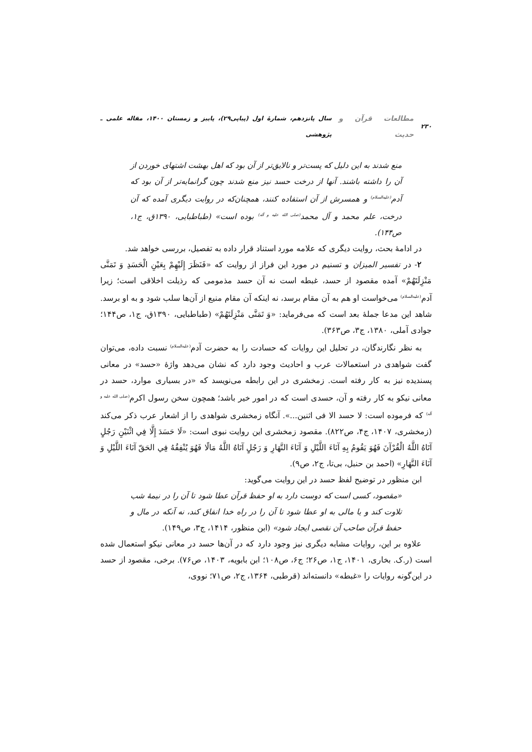۲۳۰ مطالعات قرآن و حدیث سال پانزدهم، شمارهٔ اول (پیاپی۲۹)، پاییز و زمستان ۱۴۰۰، مقاله علمی ـ پژوهشی
منع شدند به این دلیل که پست‌تر و نالایق‌تر از آن بود که اهل بهشت اشتهای خوردن از آن را داشته باشند. آنها از درخت حسد نیز منع شدند چون گرانمایه‌تر از آن بود که آدم<sup>(علیه‌السلام)</sup> و همسرش از آن استفاده کنند، همچنان‌که در روایت دیگری آمده که آن درخت، علم محمد و آل محمد<sup>(صلی الله علیه و آله)</sup> بوده است» (طباطبایی، ۱۳۹۰ق، ج۱، ص۱۴۴).
در ادامهٔ بحث، روایت دیگری که علامه مورد استناد قرار داده به تفصیل، بررسی خواهد شد.
۲- در تفسیر المیزان و تسنیم در مورد این فراز از روایت که «فَنَظَرَ إِلَیْهِمْ بِعَیْنِ الْحَسَدِ وَ تَمَنَّی مَنْزِلَتَهُمْ» آمده مقصود از حسد، غبطه است نه آن حسد مذمومی که رذیلت اخلاقی است؛ زیرا آدم<sup>(علیه‌السلام)</sup> می‌خواست او هم به آن مقام برسد، نه اینکه آن مقام منیع از آن‌ها سلب شود و به او برسد. شاهد این مدعا جملهٔ بعد است که می‌فرماید: «وَ تَمَنَّی مَنْزِلَتَهُمْ» (طباطبایی، ۱۳۹۰ق، ج۱، ص۱۴۴؛ جوادی آملی، ۱۳۸۰، ج۳، ص۳۶۳).
به نظر نگارندگان، در تحلیل این روایات که حسادت را به حضرت آدم<sup>(علیه‌السلام)</sup> نسبت داده، می‌توان گفت شواهدی در استعمالات عرب و احادیث وجود دارد که نشان می‌دهد واژهٔ «حسد» در معانی پسندیده نیز به کار رفته است. زمخشری در این رابطه می‌نویسد که «در بسیاری موارد، حسد در معانی نیکو به کار رفته و آن، حسدی است که در امور خیر باشد؛ همچون سخن رسول اکرم<sup>(صلی الله علیه و آله)</sup> که فرموده است: لا حسد الا فی اثنین...». آنگاه زمخشری شواهدی را از اشعار عرب ذکر می‌کند (زمخشری، ۱۴۰۷، ج۴، ص۸۲۲). مقصود زمخشری این روایت نبوی است: «لَا حَسَدَ إِلَّا فِي اثْنَيْنِ رَجُلٍ آتَاهُ اللَّهُ الْقُرْآنَ فَهُوَ يَقُومُ بِهِ آنَاءَ اللَّيْلِ وَ آنَاءَ النَّهَارِ وَ رَجُلٍ آتَاهُ اللَّهُ مَالًا فَهُوَ يُنْفِقُهُ فِي الحَقّ آنَاءَ اللَّيْلِ وَ آنَاءَ النَّهَارِ» (احمد بن حنبل، بی‌تا، ج۲، ص۹).
ابن منظور در توضیح لفظ حسد در این روایت می‌گوید:
«مقصود، کسی است که دوست دارد به او حفظ قرآن عطا شود تا آن را در نیمهٔ شب تلاوت کند و یا مالی به او عطا شود تا آن را در راه خدا انفاق کند، نه آنکه در مال و حفظ قرآن صاحب آن نقصی ایجاد شود» (ابن منظور، ۱۴۱۴، ج۳، ص۱۴۹).
علاوه بر این، روایات مشابه دیگری نیز وجود دارد که در آن‌ها حسد در معانی نیکو استعمال شده است (ر.ک. بخاری، ۱۴۰۱، ج۱، ص۲۶؛ ج۶، ص۱۰۸؛ ابن بابویه، ۱۴۰۳، ص۷۶). برخی، مقصود از حسد در این‌گونه روایات را «غبطه» دانسته‌اند (قرطبی، ۱۳۶۴، ج۲، ص۷۱؛ نووی،